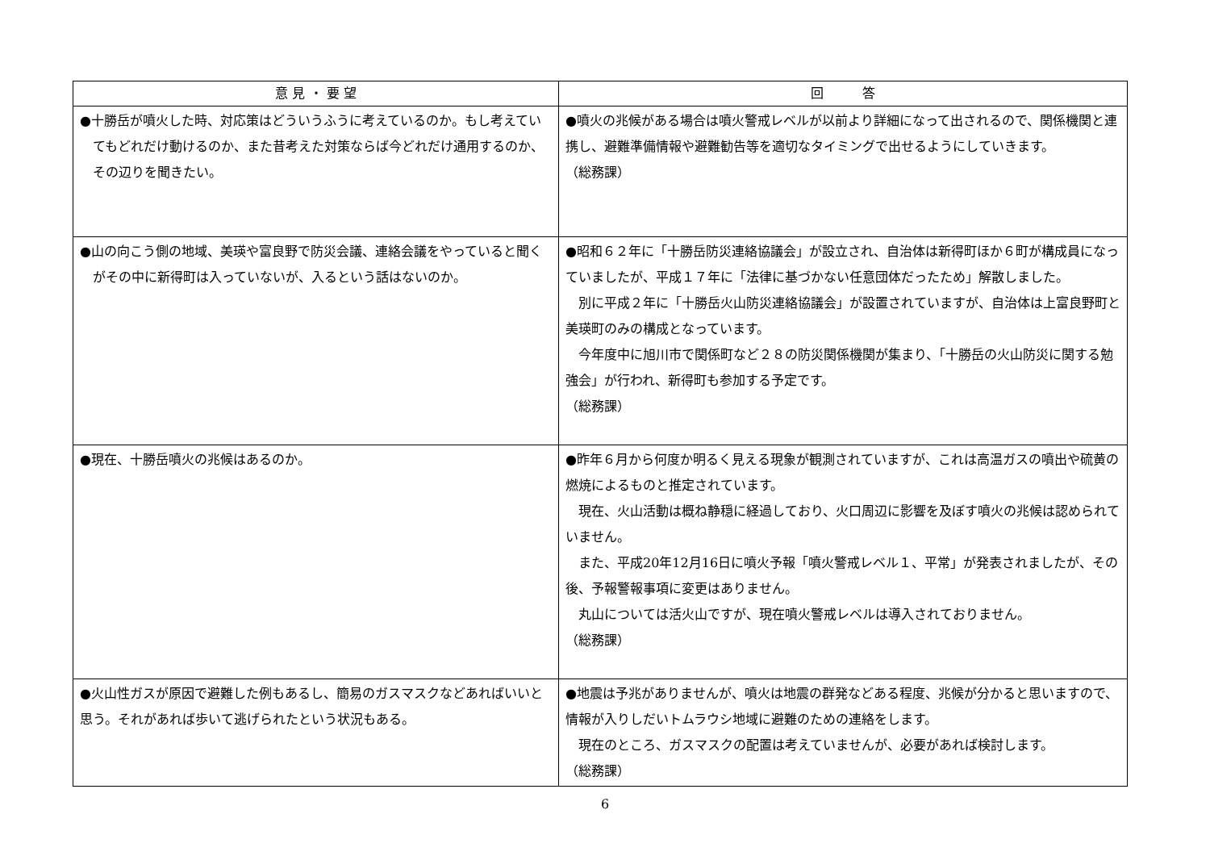| 意 見 ・ 要 望 | 回 答 |
| --- | --- |
| ●十勝岳が噴火した時、対応策はどういうふうに考えているのか。もし考えていてもどれだけ動けるのか、また昔考えた対策ならば今どれだけ通用するのか、その辺りを聞きたい。 | ●噴火の兆候がある場合は噴火警戒レベルが以前より詳細になって出されるので、関係機関と連携し、避難準備情報や避難勧告等を適切なタイミングで出せるようにしていきます。 （総務課） |
| ●山の向こう側の地域、美瑛や富良野で防災会議、連絡会議をやっていると聞くがその中に新得町は入っていないが、入るという話はないのか。 | ●昭和６２年に「十勝岳防災連絡協議会」が設立され、自治体は新得町ほか６町が構成員になっていましたが、平成１７年に「法律に基づかない任意団体だったため」解散しました。 別に平成２年に「十勝岳火山防災連絡協議会」が設置されていますが、自治体は上富良野町と美瑛町のみの構成となっています。 今年度中に旭川市で関係町など２８の防災関係機関が集まり、「十勝岳の火山防災に関する勉強会」が行われ、新得町も参加する予定です。 （総務課） |
| ●現在、十勝岳噴火の兆候はあるのか。 | ●昨年６月から何度か明るく見える現象が観測されていますが、これは高温ガスの噴出や硫黄の燃焼によるものと推定されています。 現在、火山活動は概ね静穏に経過しており、火口周辺に影響を及ぼす噴火の兆候は認められていません。 また、平成20年12月16日に噴火予報「噴火警戒レベル１、平常」が発表されましたが、その後、予報警報事項に変更はありません。 丸山については活火山ですが、現在噴火警戒レベルは導入されておりません。 （総務課） |
| ●火山性ガスが原因で避難した例もあるし、簡易のガスマスクなどあればいいと思う。それがあれば歩いて逃げられたという状況もある。 | ●地震は予兆がありませんが、噴火は地震の群発などある程度、兆候が分かると思いますので、情報が入りしだいトムラウシ地域に避難のための連絡をします。 現在のところ、ガスマスクの配置は考えていませんが、必要があれば検討します。 （総務課） |
6